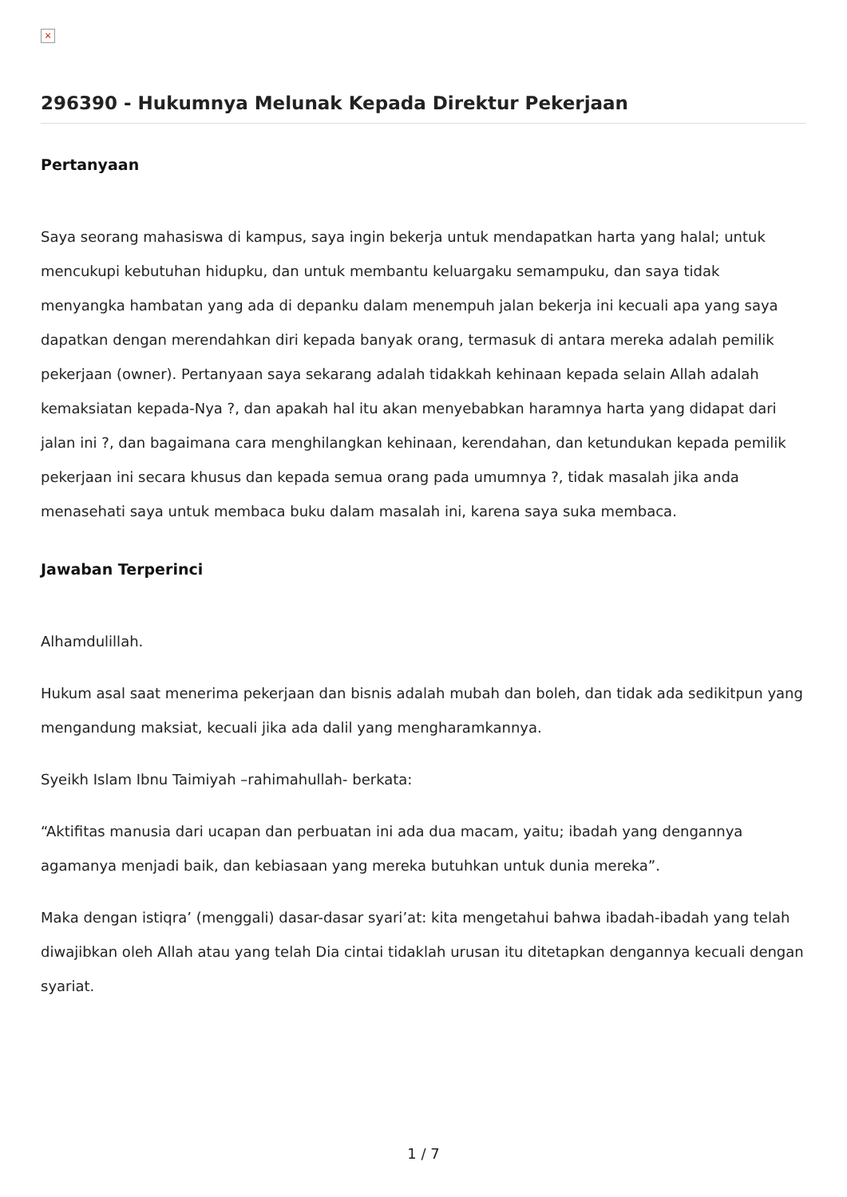×
296390 - Hukumnya Melunak Kepada Direktur Pekerjaan
Pertanyaan
Saya seorang mahasiswa di kampus, saya ingin bekerja untuk mendapatkan harta yang halal; untuk mencukupi kebutuhan hidupku, dan untuk membantu keluargaku semampuku, dan saya tidak menyangka hambatan yang ada di depanku dalam menempuh jalan bekerja ini kecuali apa yang saya dapatkan dengan merendahkan diri kepada banyak orang, termasuk di antara mereka adalah pemilik pekerjaan (owner). Pertanyaan saya sekarang adalah tidakkah kehinaan kepada selain Allah adalah kemaksiatan kepada-Nya ?, dan apakah hal itu akan menyebabkan haramnya harta yang didapat dari jalan ini ?, dan bagaimana cara menghilangkan kehinaan, kerendahan, dan ketundukan kepada pemilik pekerjaan ini secara khusus dan kepada semua orang pada umumnya ?, tidak masalah jika anda menasehati saya untuk membaca buku dalam masalah ini, karena saya suka membaca.
Jawaban Terperinci
Alhamdulillah.
Hukum asal saat menerima pekerjaan dan bisnis adalah mubah dan boleh, dan tidak ada sedikitpun yang mengandung maksiat, kecuali jika ada dalil yang mengharamkannya.
Syeikh Islam Ibnu Taimiyah –rahimahullah- berkata:
“Aktifitas manusia dari ucapan dan perbuatan ini ada dua macam, yaitu; ibadah yang dengannya agamanya menjadi baik, dan kebiasaan yang mereka butuhkan untuk dunia mereka”.
Maka dengan istiqra’ (menggali) dasar-dasar syari’at: kita mengetahui bahwa ibadah-ibadah yang telah diwajibkan oleh Allah atau yang telah Dia cintai tidaklah urusan itu ditetapkan dengannya kecuali dengan syariat.
1 / 7